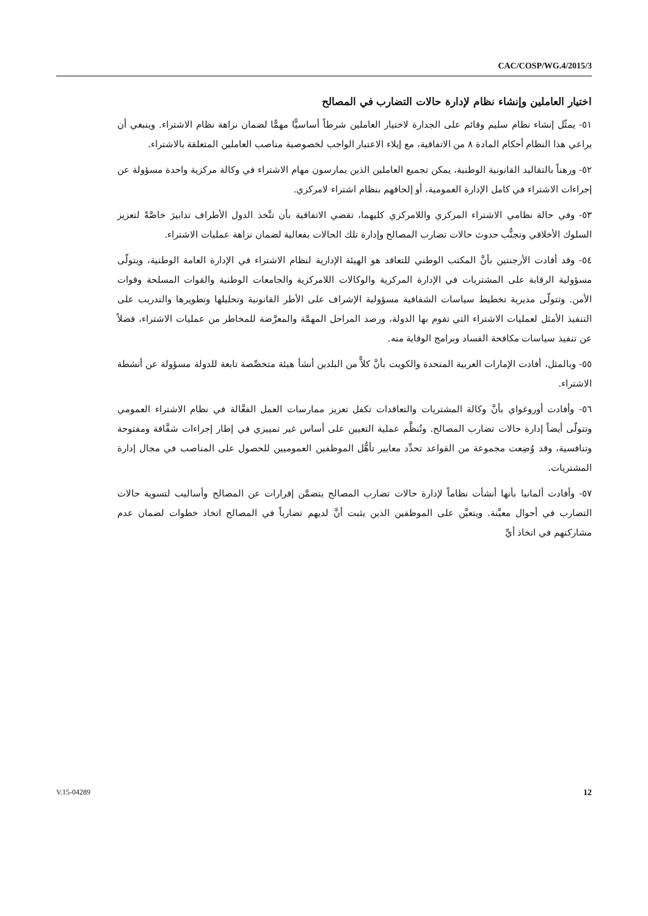CAC/COSP/WG.4/2015/3
اختيار العاملين وإنشاء نظام لإدارة حالات التضارب في المصالح
٥١- يمثّل إنشاء نظام سليم وقائم على الجدارة لاختيار العاملين شرطاً أساسيًّا مهمًّا لضمان نزاهة نظام الاشتراء. وينبغي أن يراعي هذا النظام أحكام المادة ٨ من الاتفاقية، مع إيلاء الاعتبار الواجب لخصوصية مناصب العاملين المتعلقة بالاشتراء.
٥٢- ورهناً بالتقاليد القانونية الوطنية، يمكن تجميع العاملين الذين يمارسون مهام الاشتراء في وكالة مركزية واحدة مسؤولة عن إجراءات الاشتراء في كامل الإدارة العمومية، أو إلحاقهم بنظام اشتراء لامركزي.
٥٣- وفي حالة نظامي الاشتراء المركزي واللامركزي كليهما، تقضي الاتفاقية بأن تتَّخذ الدول الأطراف تدابيرَ خاصَّةً لتعزيز السلوك الأخلاقي وتجنُّب حدوث حالات تضارب المصالح وإدارة تلك الحالات بفعالية لضمان نزاهة عمليات الاشتراء.
٥٤- وقد أفادت الأرجنتين بأنَّ المكتب الوطني للتعاقد هو الهيئة الإدارية لنظام الاشتراء في الإدارة العامة الوطنية، ويتولّى مسؤولية الرقابة على المشتريات في الإدارة المركزية والوكالات اللامركزية والجامعات الوطنية والقوات المسلحة وقوات الأمن. وتتولّى مديرية تخطيط سياسات الشفافية مسؤولية الإشراف على الأطر القانونية وتحليلها وتطويرها والتدريب على التنفيذ الأمثل لعمليات الاشتراء التي تقوم بها الدولة، ورصد المراحل المهمَّة والمعرَّضة للمخاطر من عمليات الاشتراء، فضلاً عن تنفيذ سياسات مكافحة الفساد وبرامج الوقاية منه.
٥٥- وبالمثل، أفادت الإمارات العربية المتحدة والكويت بأنَّ كلاًّ من البلدين أنشأ هيئة متخصِّصة تابعة للدولة مسؤولة عن أنشطة الاشتراء.
٥٦- وأفادت أوروغواي بأنَّ وكالة المشتريات والتعاقدات تكفل تعزيز ممارسات العمل الفعَّالة في نظام الاشتراء العمومي وتتولّى أيضاً إدارة حالات تضارب المصالح. وتُنظَّم عملية التعيين على أساس غير تمييزي في إطار إجراءات شفَّافة ومفتوحة وتنافسية، وقد وُضِعت مجموعة من القواعد تحدِّد معايير تأهُّل الموظفين العموميين للحصول على المناصب في مجال إدارة المشتريات.
٥٧- وأفادت ألمانيا بأنها أنشأت نظاماً لإدارة حالات تضارب المصالح يتضمَّن إقرارات عن المصالح وأساليب لتسوية حالات التضارب في أحوال معيَّنة. ويتعيَّن على الموظفين الذين يثبت أنَّ لديهم تضارباً في المصالح اتخاذ خطوات لضمان عدم مشاركتهم في اتخاذ أيِّ
V.15-04289 12